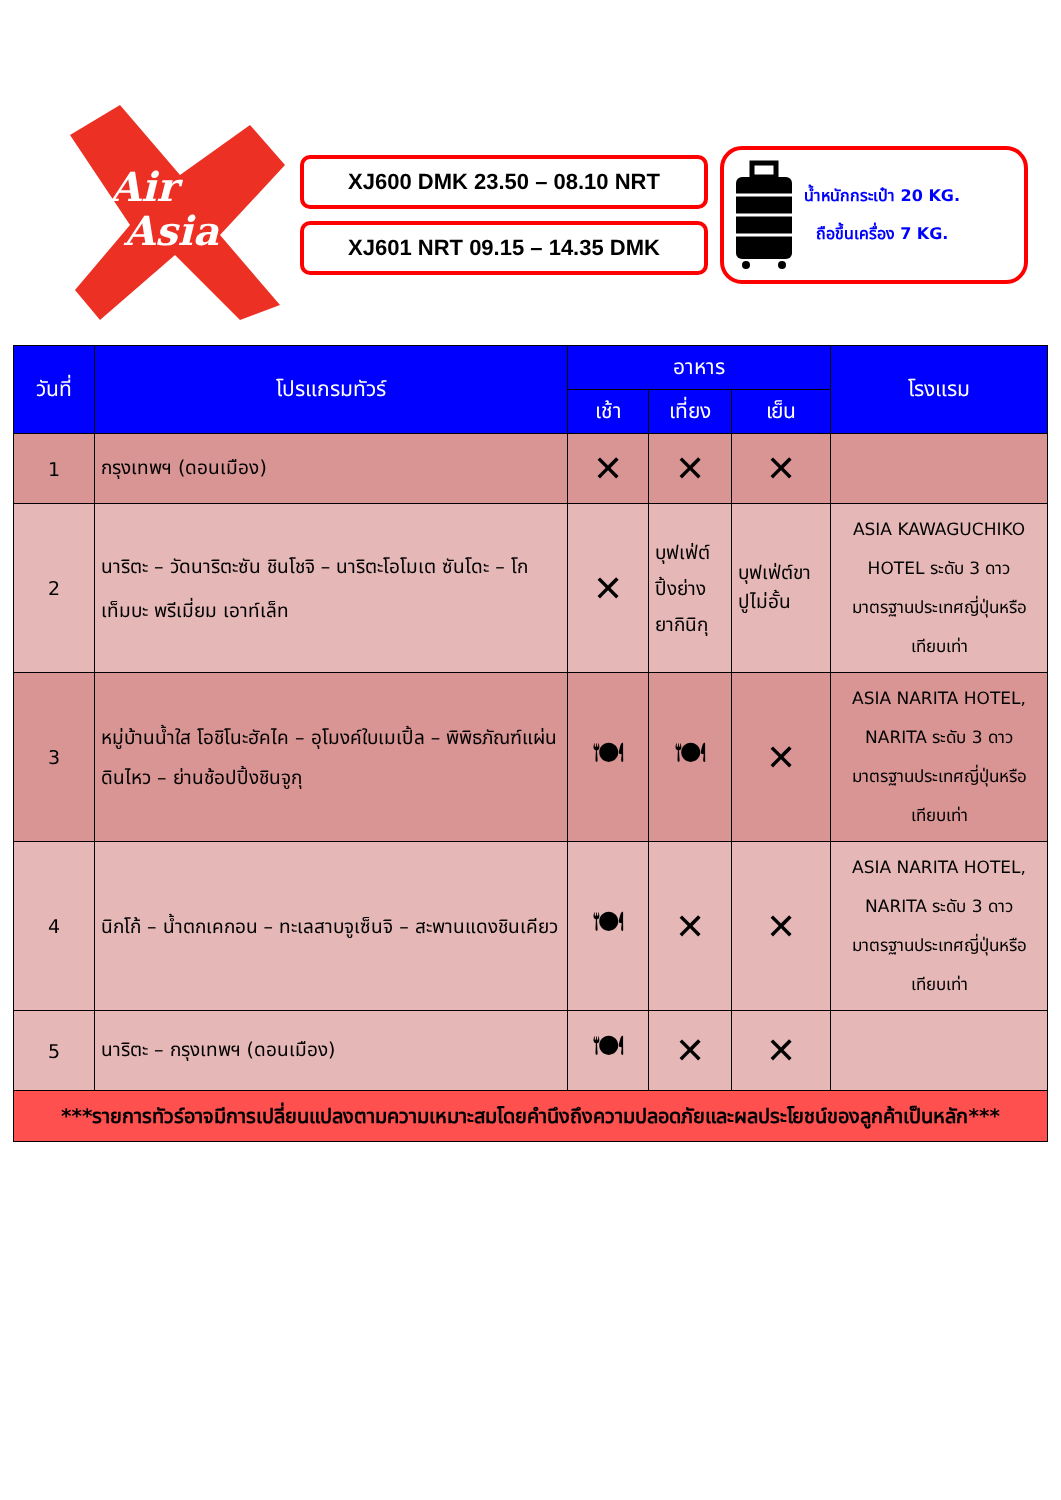Air
Asia
XJ600 DMK 23.50 – 08.10 NRT
XJ601 NRT 09.15 – 14.35 DMK
น้ำหนักกระเป๋า 20 KG.
ถือขึ้นเครื่อง 7 KG.
| วันที่ | โปรแกรมทัวร์ | อาหาร | | | โรงแรม |
| --- | --- | --- | --- | --- | --- |
| | | เช้า | เที่ยง | เย็น | |
| 1 | กรุงเทพฯ (ดอนเมือง) | ✕ | ✕ | ✕ | |
| 2 | นาริตะ – วัดนาริตะซัน ชินโชจิ – นาริตะโอโมเต ซันโดะ – โกเท็มบะ พรีเมี่ยม เอาท์เล็ท | ✕ | บุฟเฟ่ต์ ปิ้งย่าง ยากินิกุ | บุฟเฟ่ต์ขา ปูไม่อั้น | ASIA KAWAGUCHIKO HOTEL ระดับ 3 ดาว มาตรฐานประเทศญี่ปุ่นหรือเทียบเท่า |
| 3 | หมู่บ้านน้ำใส โอชิโนะฮัคไค – อุโมงค์ใบเมเปิ้ล – พิพิธภัณฑ์แผ่นดินไหว – ย่านช้อปปิ้งชินจูกุ | 🍽 | 🍽 | ✕ | ASIA NARITA HOTEL, NARITA ระดับ 3 ดาว มาตรฐานประเทศญี่ปุ่นหรือเทียบเท่า |
| 4 | นิกโก้ – น้ำตกเคกอน – ทะเลสาบจูเซ็นจิ – สะพานแดงชินเคียว | 🍽 | ✕ | ✕ | ASIA NARITA HOTEL, NARITA ระดับ 3 ดาว มาตรฐานประเทศญี่ปุ่นหรือเทียบเท่า |
| 5 | นาริตะ – กรุงเทพฯ (ดอนเมือง) | 🍽 | ✕ | ✕ | |
| ***รายการทัวร์อาจมีการเปลี่ยนแปลงตามความเหมาะสมโดยคำนึงถึงความปลอดภัยและผลประโยชน์ของลูกค้าเป็นหลัก*** | | | | | |